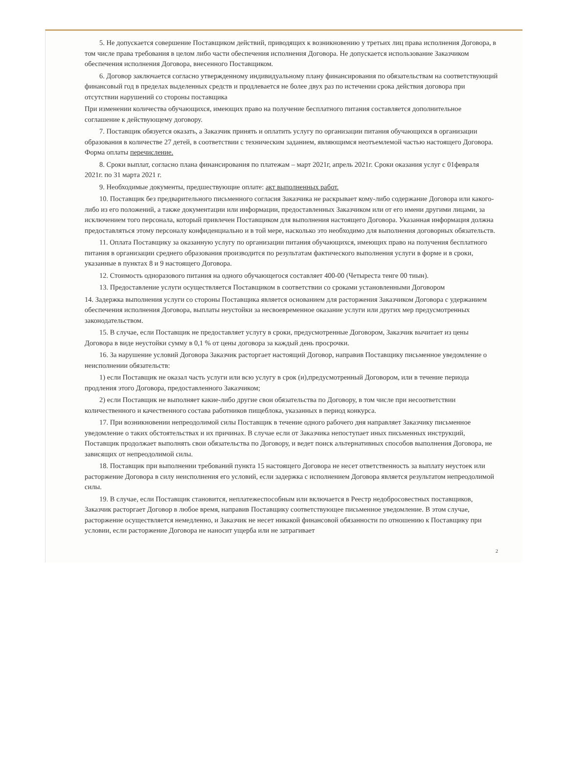5. Не допускается совершение Поставщиком действий, приводящих к возникновению у третьих лиц права исполнения Договора, в том числе права требования в целом либо части обеспечения исполнения Договора. Не допускается использование Заказчиком обеспечения исполнения Договора, внесенного Поставщиком.
6. Договор заключается согласно утвержденному индивидуальному плану финансирования по обязательствам на соответствующий финансовый год в пределах выделенных средств и продлевается не более двух раз по истечении срока действия договора при отсутствии нарушений со стороны поставщика
При изменении количества обучающихся, имеющих право на получение бесплатного питания составляется дополнительное соглашение к действующему договору.
7. Поставщик обязуется оказать, а Заказчик принять и оплатить услугу по организации питания обучающихся в организации образования в количестве 27 детей, в соответствии с техническим заданием, являющимся неотъемлемой частью настоящего Договора. Форма оплаты перечисление.
8. Сроки выплат, согласно плана финансирования по платежам – март 2021г, апрель 2021г. Сроки оказания услуг с 01февраля 2021г. по 31 марта 2021 г.
9. Необходимые документы, предшествующие оплате: акт выполненных работ.
10. Поставщик без предварительного письменного согласия Заказчика не раскрывает кому-либо содержание Договора или какого-либо из его положений, а также документации или информации, предоставленных Заказчиком или от его имени другими лицами, за исключением того персонала, который привлечен Поставщиком для выполнения настоящего Договора. Указанная информация должна предоставляться этому персоналу конфиденциально и в той мере, насколько это необходимо для выполнения договорных обязательств.
11. Оплата Поставщику за оказанную услугу по организации питания обучающихся, имеющих право на получения бесплатного питания в организации среднего образования производится по результатам фактического выполнения услуги в форме и в сроки, указанные в пунктах 8 и 9 настоящего Договора.
12. Стоимость одноразового питания на одного обучающегося составляет 400-00 (Четыреста тенге 00 тиын).
13. Предоставление услуги осуществляется Поставщиком в соответствии со сроками установленными Договором
14. Задержка выполнения услуги со стороны Поставщика является основанием для расторжения Заказчиком Договора с удержанием обеспечения исполнения Договора, выплаты неустойки за несвоевременное оказание услуги или других мер предусмотренных законодательством.
15. В случае, если Поставщик не предоставляет услугу в сроки, предусмотренные Договором, Заказчик вычитает из цены Договора в виде неустойки сумму в 0,1 % от цены договора за каждый день просрочки.
16. За нарушение условий Договора Заказчик расторгает настоящий Договор, направив Поставщику письменное уведомление о неисполнении обязательств:
1) если Поставщик не оказал часть услуги или всю услугу в срок (и),предусмотренный Договором, или в течение периода продления этого Договора, предоставленного Заказчиком;
2) если Поставщик не выполняет какие-либо другие свои обязательства по Договору, в том числе при несоответствии количественного и качественного состава работников пищеблока, указанных в период конкурса.
17. При возникновении непреодолимой силы Поставщик в течение одного рабочего дня направляет Заказчику письменное уведомление о таких обстоятельствах и их причинах. В случае если от Заказчика непоступает иных письменных инструкций, Поставщик продолжает выполнять свои обязательства по Договору, и ведет поиск альтернативных способов выполнения Договора, не зависящих от непреодолимой силы.
18. Поставщик при выполнении требований пункта 15 настоящего Договора не несет ответственность за выплату неустоек или расторжение Договора в силу неисполнения его условий, если задержка с исполнением Договора является результатом непреодолимой силы.
19. В случае, если Поставщик становится, неплатежеспособным или включается в Реестр недобросовестных поставщиков, Заказчик расторгает Договор в любое время, направив Поставщику соответствующее письменное уведомление. В этом случае, расторжение осуществляется немедленно, и Заказчик не несет никакой финансовой обязанности по отношению к Поставщику при условии, если расторжение Договора не наносит ущерба или не затрагивает
2